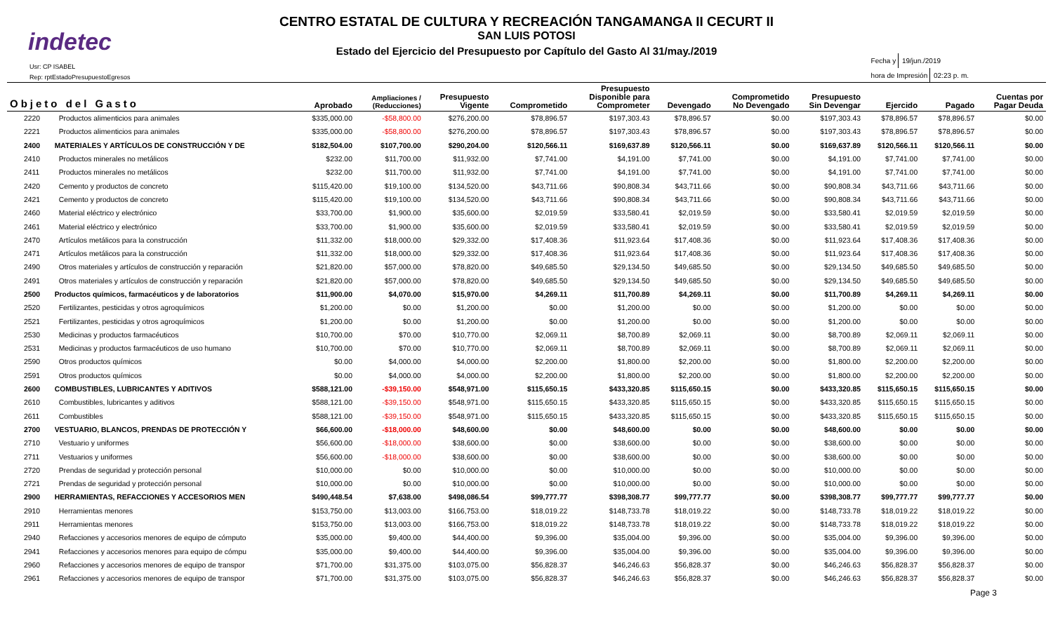indetec
Usr: CP ISABEL
Rep: rptEstadoPresupuestoEgresos
CENTRO ESTATAL DE CULTURA Y RECREACIÓN TANGAMANGA II CECURT II
SAN LUIS POTOSI
Estado del Ejercicio del Presupuesto por Capítulo del Gasto Al 31/may./2019
Fecha y 19/jun./2019
hora de Impresión 02:23 p. m.
| Objeto del Gasto | | Aprobado | Ampliaciones / (Reducciones) | Presupuesto Vigente | Comprometido | Presupuesto Disponible para Comprometer | Devengado | Comprometido No Devengado | Presupuesto Sin Devengar | Ejercido | Pagado | Cuentas por Pagar Deuda |
| --- | --- | --- | --- | --- | --- | --- | --- | --- | --- | --- | --- | --- |
| 2220 | Productos alimenticios para animales | $335,000.00 | -$58,800.00 | $276,200.00 | $78,896.57 | $197,303.43 | $78,896.57 | $0.00 | $197,303.43 | $78,896.57 | $78,896.57 | $0.00 |
| 2221 | Productos alimenticios para animales | $335,000.00 | -$58,800.00 | $276,200.00 | $78,896.57 | $197,303.43 | $78,896.57 | $0.00 | $197,303.43 | $78,896.57 | $78,896.57 | $0.00 |
| 2400 | MATERIALES Y ARTÍCULOS DE CONSTRUCCIÓN Y DE | $182,504.00 | $107,700.00 | $290,204.00 | $120,566.11 | $169,637.89 | $120,566.11 | $0.00 | $169,637.89 | $120,566.11 | $120,566.11 | $0.00 |
| 2410 | Productos minerales no metálicos | $232.00 | $11,700.00 | $11,932.00 | $7,741.00 | $4,191.00 | $7,741.00 | $0.00 | $4,191.00 | $7,741.00 | $7,741.00 | $0.00 |
| 2411 | Productos minerales no metálicos | $232.00 | $11,700.00 | $11,932.00 | $7,741.00 | $4,191.00 | $7,741.00 | $0.00 | $4,191.00 | $7,741.00 | $7,741.00 | $0.00 |
| 2420 | Cemento y productos de concreto | $115,420.00 | $19,100.00 | $134,520.00 | $43,711.66 | $90,808.34 | $43,711.66 | $0.00 | $90,808.34 | $43,711.66 | $43,711.66 | $0.00 |
| 2421 | Cemento y productos de concreto | $115,420.00 | $19,100.00 | $134,520.00 | $43,711.66 | $90,808.34 | $43,711.66 | $0.00 | $90,808.34 | $43,711.66 | $43,711.66 | $0.00 |
| 2460 | Material eléctrico y electrónico | $33,700.00 | $1,900.00 | $35,600.00 | $2,019.59 | $33,580.41 | $2,019.59 | $0.00 | $33,580.41 | $2,019.59 | $2,019.59 | $0.00 |
| 2461 | Material eléctrico y electrónico | $33,700.00 | $1,900.00 | $35,600.00 | $2,019.59 | $33,580.41 | $2,019.59 | $0.00 | $33,580.41 | $2,019.59 | $2,019.59 | $0.00 |
| 2470 | Artículos metálicos para la construcción | $11,332.00 | $18,000.00 | $29,332.00 | $17,408.36 | $11,923.64 | $17,408.36 | $0.00 | $11,923.64 | $17,408.36 | $17,408.36 | $0.00 |
| 2471 | Artículos metálicos para la construcción | $11,332.00 | $18,000.00 | $29,332.00 | $17,408.36 | $11,923.64 | $17,408.36 | $0.00 | $11,923.64 | $17,408.36 | $17,408.36 | $0.00 |
| 2490 | Otros materiales y artículos de construcción y reparación | $21,820.00 | $57,000.00 | $78,820.00 | $49,685.50 | $29,134.50 | $49,685.50 | $0.00 | $29,134.50 | $49,685.50 | $49,685.50 | $0.00 |
| 2491 | Otros materiales y artículos de construcción y reparación | $21,820.00 | $57,000.00 | $78,820.00 | $49,685.50 | $29,134.50 | $49,685.50 | $0.00 | $29,134.50 | $49,685.50 | $49,685.50 | $0.00 |
| 2500 | Productos químicos, farmacéuticos y de laboratorios | $11,900.00 | $4,070.00 | $15,970.00 | $4,269.11 | $11,700.89 | $4,269.11 | $0.00 | $11,700.89 | $4,269.11 | $4,269.11 | $0.00 |
| 2520 | Fertilizantes, pesticidas y otros agroquímicos | $1,200.00 | $0.00 | $1,200.00 | $0.00 | $1,200.00 | $0.00 | $0.00 | $1,200.00 | $0.00 | $0.00 | $0.00 |
| 2521 | Fertilizantes, pesticidas y otros agroquímicos | $1,200.00 | $0.00 | $1,200.00 | $0.00 | $1,200.00 | $0.00 | $0.00 | $1,200.00 | $0.00 | $0.00 | $0.00 |
| 2530 | Medicinas y productos farmacéuticos | $10,700.00 | $70.00 | $10,770.00 | $2,069.11 | $8,700.89 | $2,069.11 | $0.00 | $8,700.89 | $2,069.11 | $2,069.11 | $0.00 |
| 2531 | Medicinas y productos farmacéuticos de uso humano | $10,700.00 | $70.00 | $10,770.00 | $2,069.11 | $8,700.89 | $2,069.11 | $0.00 | $8,700.89 | $2,069.11 | $2,069.11 | $0.00 |
| 2590 | Otros productos químicos | $0.00 | $4,000.00 | $4,000.00 | $2,200.00 | $1,800.00 | $2,200.00 | $0.00 | $1,800.00 | $2,200.00 | $2,200.00 | $0.00 |
| 2591 | Otros productos químicos | $0.00 | $4,000.00 | $4,000.00 | $2,200.00 | $1,800.00 | $2,200.00 | $0.00 | $1,800.00 | $2,200.00 | $2,200.00 | $0.00 |
| 2600 | COMBUSTIBLES, LUBRICANTES Y ADITIVOS | $588,121.00 | -$39,150.00 | $548,971.00 | $115,650.15 | $433,320.85 | $115,650.15 | $0.00 | $433,320.85 | $115,650.15 | $115,650.15 | $0.00 |
| 2610 | Combustibles, lubricantes y aditivos | $588,121.00 | -$39,150.00 | $548,971.00 | $115,650.15 | $433,320.85 | $115,650.15 | $0.00 | $433,320.85 | $115,650.15 | $115,650.15 | $0.00 |
| 2611 | Combustibles | $588,121.00 | -$39,150.00 | $548,971.00 | $115,650.15 | $433,320.85 | $115,650.15 | $0.00 | $433,320.85 | $115,650.15 | $115,650.15 | $0.00 |
| 2700 | VESTUARIO, BLANCOS, PRENDAS DE PROTECCIÓN Y | $66,600.00 | -$18,000.00 | $48,600.00 | $0.00 | $48,600.00 | $0.00 | $0.00 | $48,600.00 | $0.00 | $0.00 | $0.00 |
| 2710 | Vestuario y uniformes | $56,600.00 | -$18,000.00 | $38,600.00 | $0.00 | $38,600.00 | $0.00 | $0.00 | $38,600.00 | $0.00 | $0.00 | $0.00 |
| 2711 | Vestuarios y uniformes | $56,600.00 | -$18,000.00 | $38,600.00 | $0.00 | $38,600.00 | $0.00 | $0.00 | $38,600.00 | $0.00 | $0.00 | $0.00 |
| 2720 | Prendas de seguridad y protección personal | $10,000.00 | $0.00 | $10,000.00 | $0.00 | $10,000.00 | $0.00 | $0.00 | $10,000.00 | $0.00 | $0.00 | $0.00 |
| 2721 | Prendas de seguridad y protección personal | $10,000.00 | $0.00 | $10,000.00 | $0.00 | $10,000.00 | $0.00 | $0.00 | $10,000.00 | $0.00 | $0.00 | $0.00 |
| 2900 | HERRAMIENTAS, REFACCIONES Y ACCESORIOS MEN | $490,448.54 | $7,638.00 | $498,086.54 | $99,777.77 | $398,308.77 | $99,777.77 | $0.00 | $398,308.77 | $99,777.77 | $99,777.77 | $0.00 |
| 2910 | Herramientas menores | $153,750.00 | $13,003.00 | $166,753.00 | $18,019.22 | $148,733.78 | $18,019.22 | $0.00 | $148,733.78 | $18,019.22 | $18,019.22 | $0.00 |
| 2911 | Herramientas menores | $153,750.00 | $13,003.00 | $166,753.00 | $18,019.22 | $148,733.78 | $18,019.22 | $0.00 | $148,733.78 | $18,019.22 | $18,019.22 | $0.00 |
| 2940 | Refacciones y accesorios menores de equipo de cómputo | $35,000.00 | $9,400.00 | $44,400.00 | $9,396.00 | $35,004.00 | $9,396.00 | $0.00 | $35,004.00 | $9,396.00 | $9,396.00 | $0.00 |
| 2941 | Refacciones y accesorios menores para equipo de cómpu | $35,000.00 | $9,400.00 | $44,400.00 | $9,396.00 | $35,004.00 | $9,396.00 | $0.00 | $35,004.00 | $9,396.00 | $9,396.00 | $0.00 |
| 2960 | Refacciones y accesorios menores de equipo de transpor | $71,700.00 | $31,375.00 | $103,075.00 | $56,828.37 | $46,246.63 | $56,828.37 | $0.00 | $46,246.63 | $56,828.37 | $56,828.37 | $0.00 |
| 2961 | Refacciones y accesorios menores de equipo de transpor | $71,700.00 | $31,375.00 | $103,075.00 | $56,828.37 | $46,246.63 | $56,828.37 | $0.00 | $46,246.63 | $56,828.37 | $56,828.37 | $0.00 |
Page 3